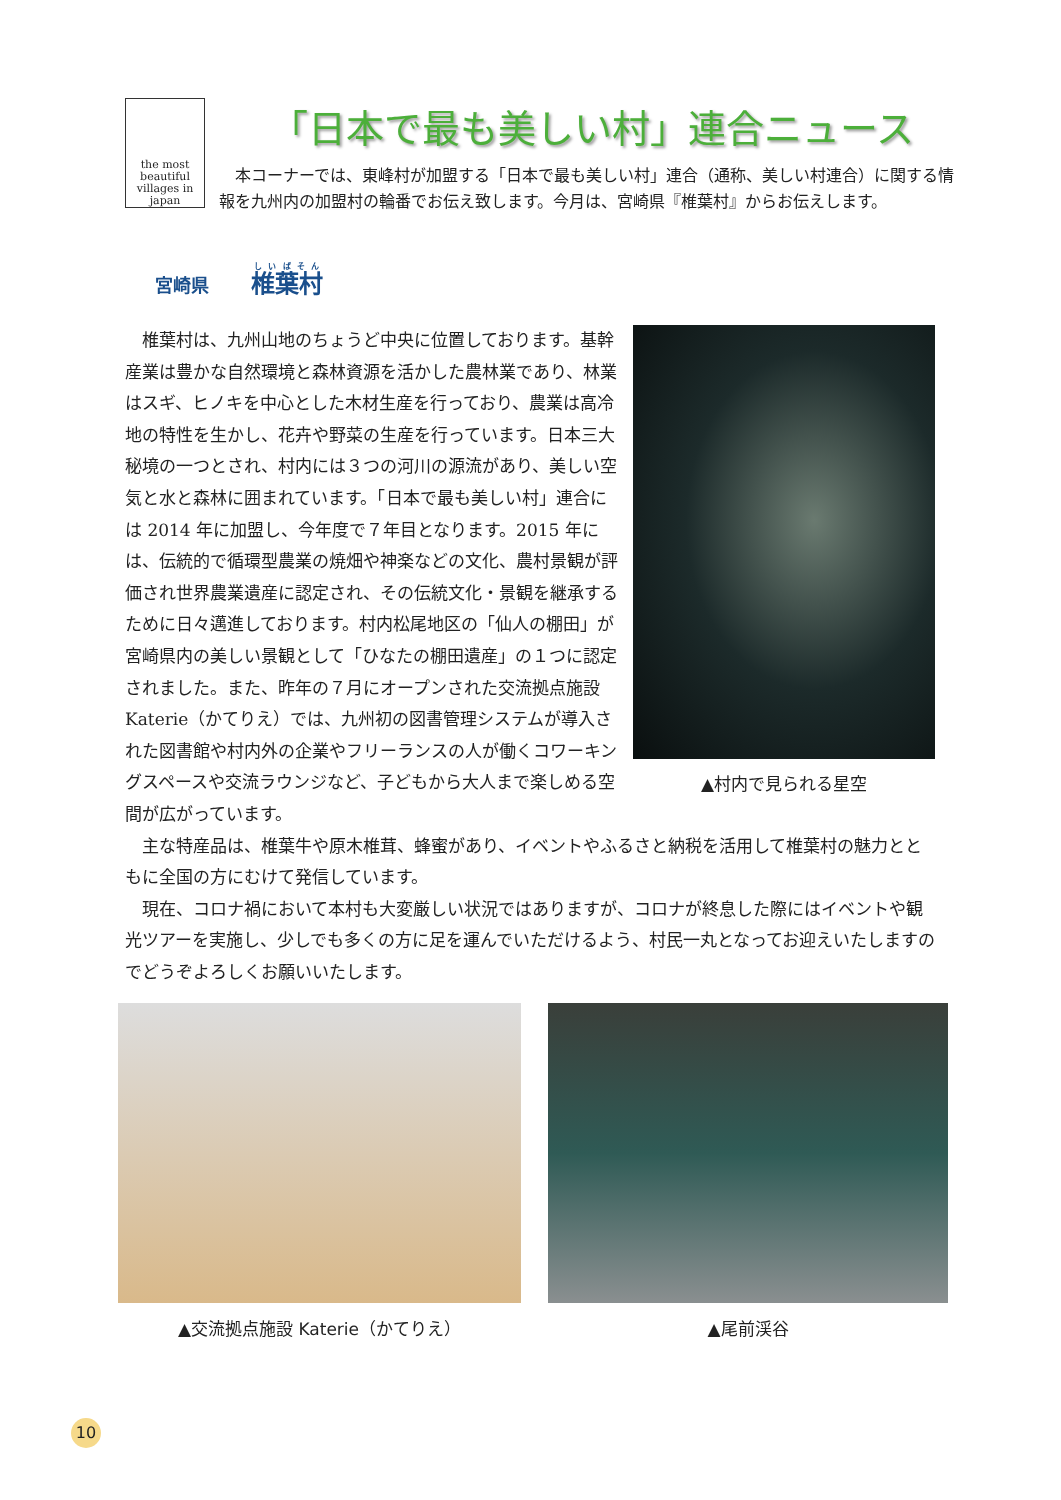the most beautiful villages in japan
「日本で最も美しい村」連合ニュース
　本コーナーでは、東峰村が加盟する「日本で最も美しい村」連合（通称、美しい村連合）に関する情報を九州内の加盟村の輪番でお伝え致します。今月は、宮崎県『椎葉村』からお伝えします。
宮崎県 椎葉村
▲村内で見られる星空
椎葉村は、九州山地のちょうど中央に位置しております。基幹産業は豊かな自然環境と森林資源を活かした農林業であり、林業はスギ、ヒノキを中心とした木材生産を行っており、農業は高冷地の特性を生かし、花卉や野菜の生産を行っています。日本三大秘境の一つとされ、村内には３つの河川の源流があり、美しい空気と水と森林に囲まれています。「日本で最も美しい村」連合には 2014 年に加盟し、今年度で７年目となります。2015 年には、伝統的で循環型農業の焼畑や神楽などの文化、農村景観が評価され世界農業遺産に認定され、その伝統文化・景観を継承するために日々邁進しております。村内松尾地区の「仙人の棚田」が宮崎県内の美しい景観として「ひなたの棚田遺産」の１つに認定されました。また、昨年の７月にオープンされた交流拠点施設 Katerie（かてりえ）では、九州初の図書管理システムが導入された図書館や村内外の企業やフリーランスの人が働くコワーキングスペースや交流ラウンジなど、子どもから大人まで楽しめる空間が広がっています。
主な特産品は、椎葉牛や原木椎茸、蜂蜜があり、イベントやふるさと納税を活用して椎葉村の魅力とともに全国の方にむけて発信しています。
現在、コロナ禍において本村も大変厳しい状況ではありますが、コロナが終息した際にはイベントや観光ツアーを実施し、少しでも多くの方に足を運んでいただけるよう、村民一丸となってお迎えいたしますのでどうぞよろしくお願いいたします。
▲交流拠点施設 Katerie（かてりえ） ▲尾前渓谷
10